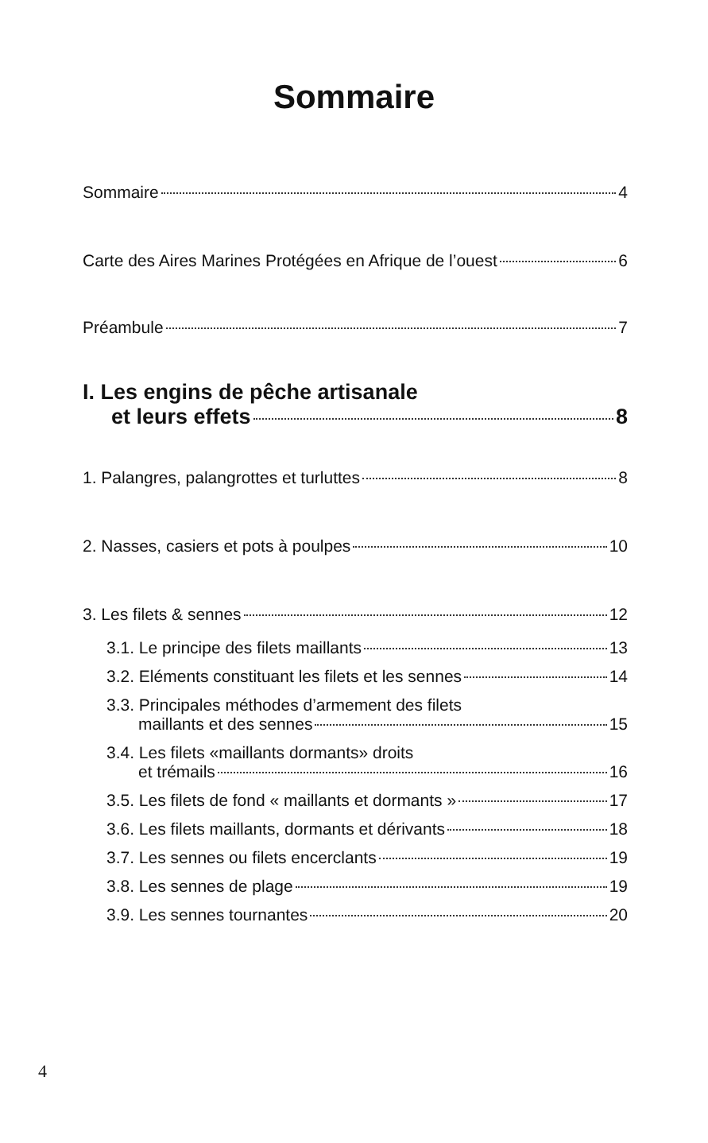Sommaire
Sommaire 4
Carte des Aires Marines Protégées en Afrique de l’ouest 6
Préambule 7
I. Les engins de pêche artisanale
et leurs effets 8
1. Palangres, palangrottes et turluttes 8
2. Nasses, casiers et pots à poulpes 10
3. Les filets & sennes 12
3.1. Le principe des filets maillants 13
3.2. Eléments constituant les filets et les sennes 14
3.3. Principales méthodes d’armement des filets
maillants et des sennes 15
3.4. Les filets «maillants dormants» droits
et trémails 16
3.5. Les filets de fond « maillants et dormants » 17
3.6. Les filets maillants, dormants et dérivants 18
3.7. Les sennes ou filets encerclants 19
3.8. Les sennes de plage 19
3.9. Les sennes tournantes 20
4